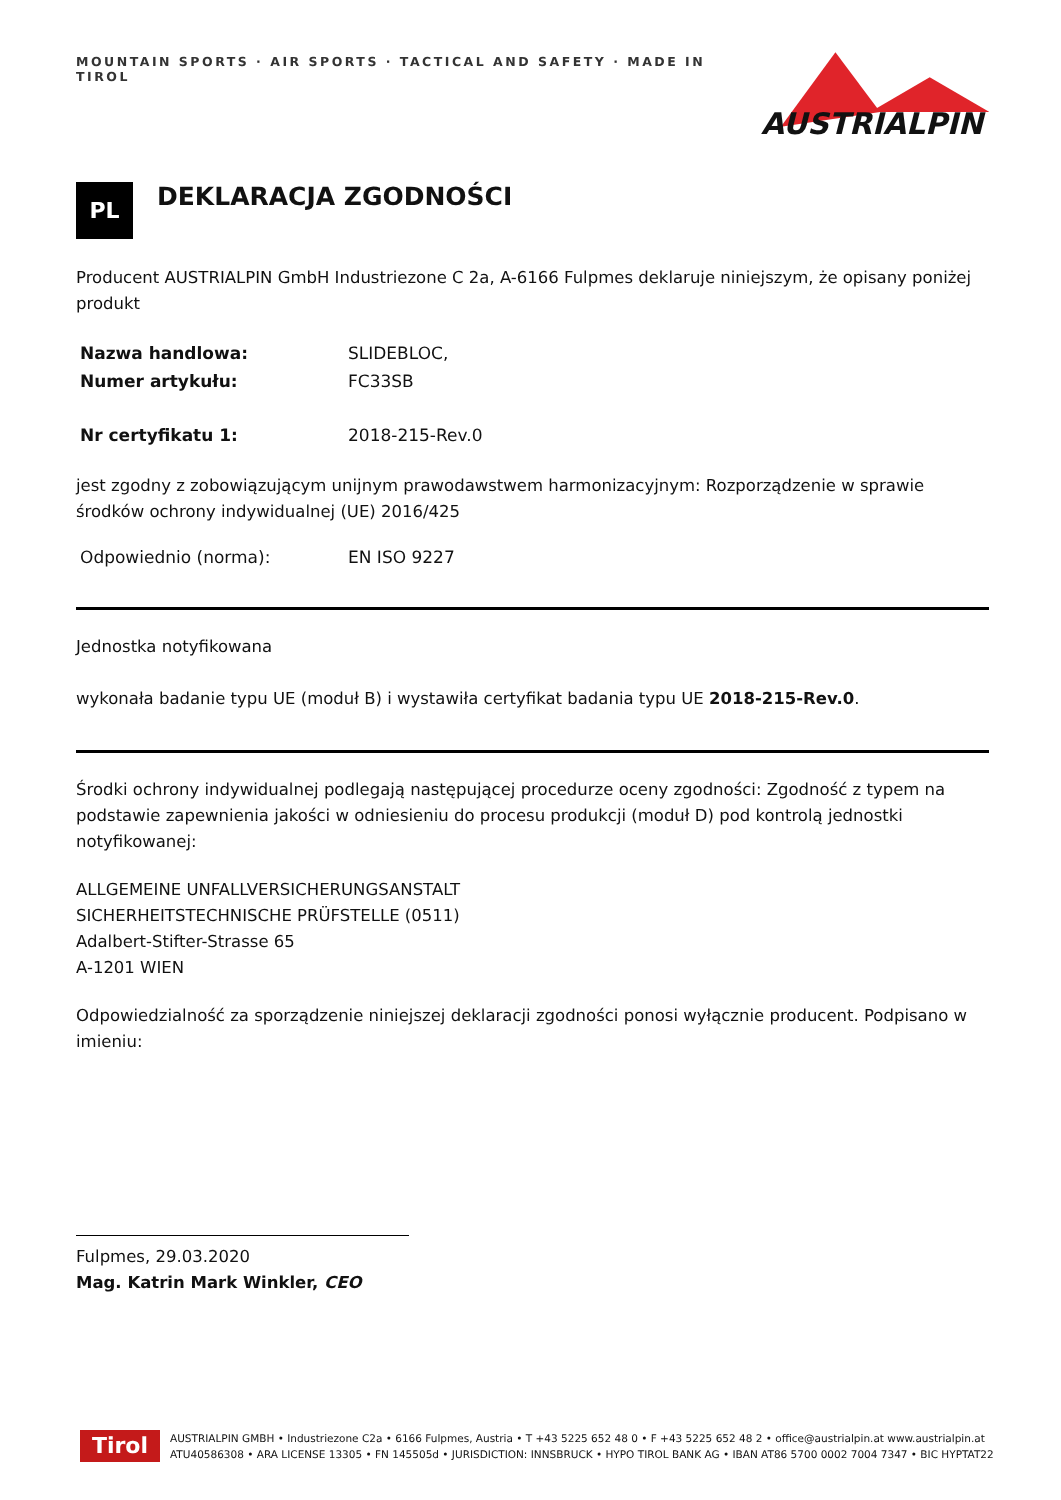MOUNTAIN SPORTS · AIR SPORTS · TACTICAL AND SAFETY · MADE IN TIROL
AUSTRIALPIN
PL
DEKLARACJA ZGODNOŚCI
Producent AUSTRIALPIN GmbH Industriezone C 2a, A-6166 Fulpmes deklaruje niniejszym, że opisany poniżej produkt
| Nazwa handlowa: | SLIDEBLOC, |
| Numer artykułu: | FC33SB |
| Nr certyfikatu 1: | 2018-215-Rev.0 |
jest zgodny z zobowiązującym unijnym prawodawstwem harmonizacyjnym: Rozporządzenie w sprawie środków ochrony indywidualnej (UE) 2016/425
| Odpowiednio (norma): | EN ISO 9227 |
Jednostka notyfikowana
wykonała badanie typu UE (moduł B) i wystawiła certyfikat badania typu UE 2018-215-Rev.0.
Środki ochrony indywidualnej podlegają następującej procedurze oceny zgodności: Zgodność z typem na podstawie zapewnienia jakości w odniesieniu do procesu produkcji (moduł D) pod kontrolą jednostki notyfikowanej:
ALLGEMEINE UNFALLVERSICHERUNGSANSTALT
SICHERHEITSTECHNISCHE PRÜFSTELLE (0511)
Adalbert-Stifter-Strasse 65
A-1201 WIEN
Odpowiedzialność za sporządzenie niniejszej deklaracji zgodności ponosi wyłącznie producent. Podpisano w imieniu:
Fulpmes, 29.03.2020
Mag. Katrin Mark Winkler, CEO
Tirol
AUSTRIALPIN GMBH • Industriezone C2a • 6166 Fulpmes, Austria • T +43 5225 652 48 0 • F +43 5225 652 48 2 • office@austrialpin.at www.austrialpin.at
ATU40586308 • ARA LICENSE 13305 • FN 145505d • JURISDICTION: INNSBRUCK • HYPO TIROL BANK AG • IBAN AT86 5700 0002 7004 7347 • BIC HYPTAT22